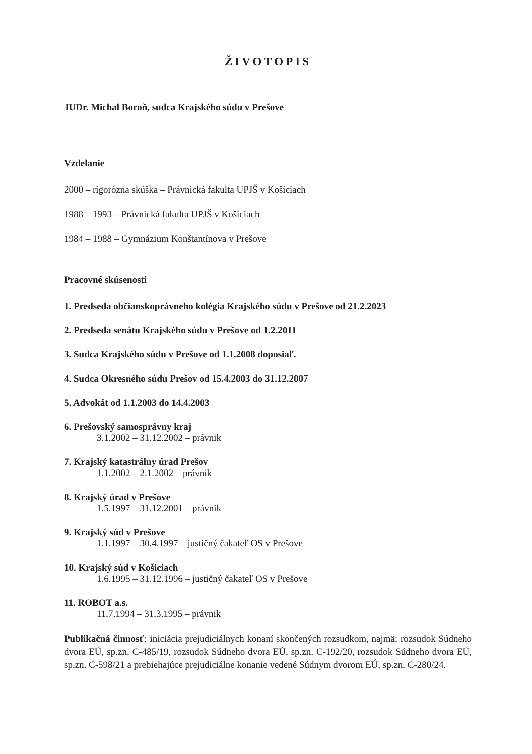ŽIVOTOPIS
JUDr. Michal Boroň, sudca Krajského súdu v Prešove
Vzdelanie
2000 – rigorózna skúška – Právnická fakulta UPJŠ v Košiciach
1988 – 1993 – Právnická fakulta UPJŠ v Košiciach
1984 – 1988 – Gymnázium Konštantínova v Prešove
Pracovné skúsenosti
1. Predseda občianskoprávneho kolégia Krajského súdu v Prešove od 21.2.2023
2. Predseda senátu Krajského súdu v Prešove od 1.2.2011
3. Sudca Krajského súdu v Prešove od 1.1.2008 doposiaľ.
4. Sudca Okresného súdu Prešov od 15.4.2003 do 31.12.2007
5. Advokát od 1.1.2003 do 14.4.2003
6. Prešovský samosprávny kraj
3.1.2002 – 31.12.2002 – právnik
7. Krajský katastrálny úrad Prešov
1.1.2002 – 2.1.2002 – právnik
8. Krajský úrad v Prešove
1.5.1997 – 31.12.2001 – právnik
9. Krajský súd v Prešove
1.1.1997 – 30.4.1997 – justičný čakateľ OS v Prešove
10. Krajský súd v Košiciach
1.6.1995 – 31.12.1996 – justičný čakateľ OS v Prešove
11. ROBOT a.s.
11.7.1994 – 31.3.1995 – právnik
Publikačná činnosť: iniciácia prejudiciálnych konaní skončených rozsudkom, najmä: rozsudok Súdneho dvora EÚ, sp.zn. C-485/19, rozsudok Súdneho dvora EÚ, sp.zn. C-192/20, rozsudok Súdneho dvora EÚ, sp.zn. C-598/21 a prebiehajúce prejudiciálne konanie vedené Súdnym dvorom EÚ, sp.zn. C-280/24.